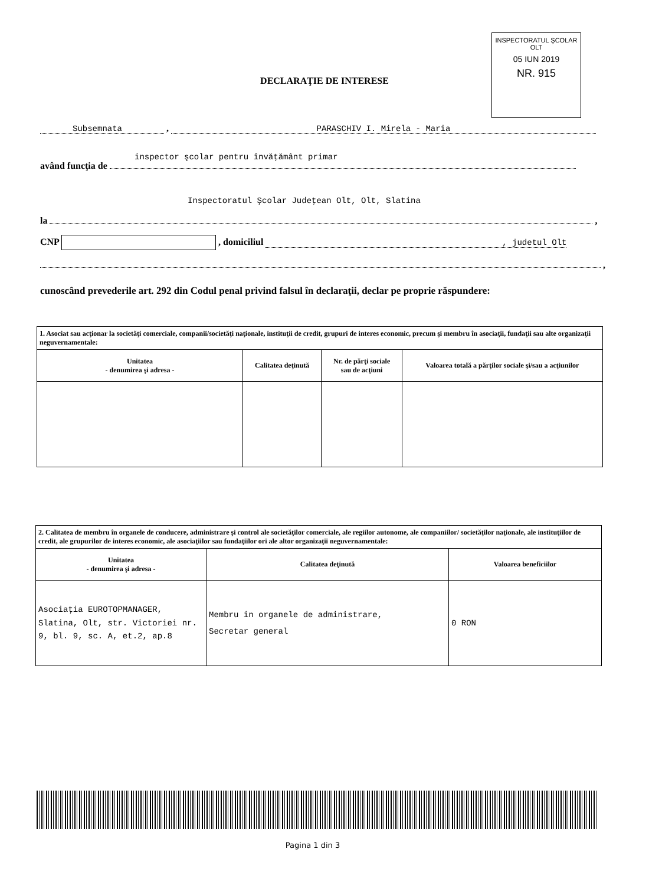INSPECTORATUL ŞCOLAR
OLT
05 IUN 2019
NR. 915
DECLARAŢIE DE INTERESE
Subsemnata , PARASCHIV I. Mirela - Maria
inspector şcolar pentru învăţământ primar
având funcţia de
Inspectoratul Şcolar Judeţean Olt, Olt, Slatina
la ,
CNP , domiciliul , judetul Olt
,
cunoscând prevederile art. 292 din Codul penal privind falsul în declaraţii, declar pe proprie răspundere:
| 1. Asociat sau acţionar la societăţi comerciale, companii/societăţi naţionale, instituţii de credit, grupuri de interes economic, precum şi membru în asociaţii, fundaţii sau alte organizaţii neguvernamentale: | | | |
| Unitatea - denumirea şi adresa - | Calitatea deţinută | Nr. de părţi sociale sau de acţiuni | Valoarea totală a părţilor sociale şi/sau a acţiunilor |
| 2. Calitatea de membru în organele de conducere, administrare şi control ale societăţilor comerciale, ale regiilor autonome, ale companiilor/ societăţilor naţionale, ale instituţiilor de credit, ale grupurilor de interes economic, ale asociaţiilor sau fundaţiilor ori ale altor organizaţii neguvernamentale: | | |
| Unitatea - denumirea şi adresa - | Calitatea deţinută | Valoarea beneficiilor |
| Asociaţia EUROTOPMANAGER, Slatina, Olt, str. Victoriei nr. 9, bl. 9, sc. A, et.2, ap.8 | Membru in organele de administrare, Secretar general | 0 RON |
Pagina 1 din 3